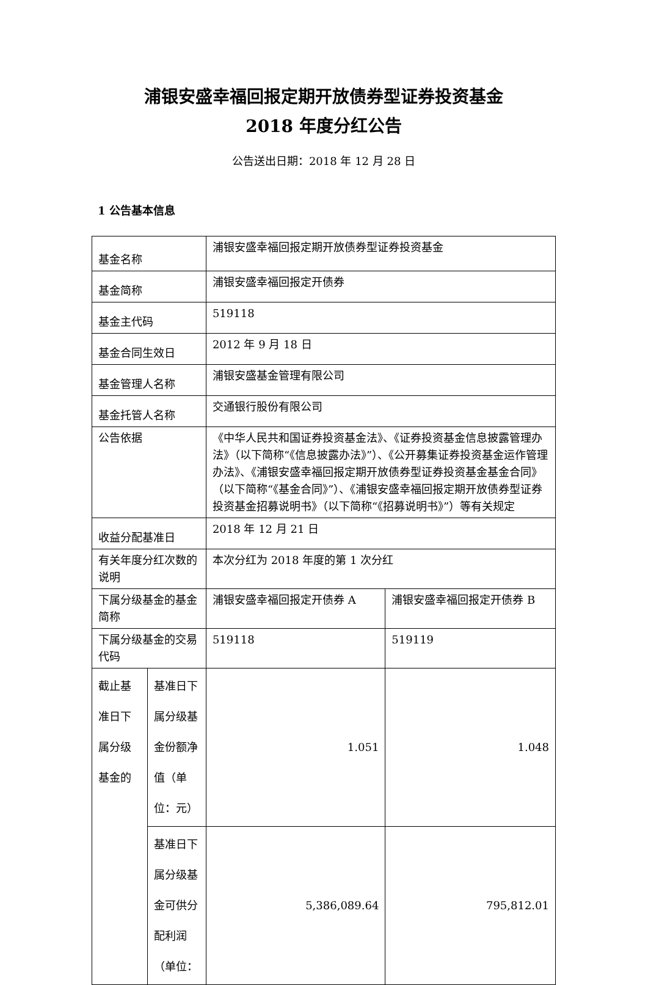浦银安盛幸福回报定期开放债券型证券投资基金
2018 年度分红公告
公告送出日期：2018 年 12 月 28 日
1 公告基本信息
| 基金名称 | | 浦银安盛幸福回报定期开放债券型证券投资基金 | |
| 基金简称 | | 浦银安盛幸福回报定开债券 | |
| 基金主代码 | | 519118 | |
| 基金合同生效日 | | 2012 年 9 月 18 日 | |
| 基金管理人名称 | | 浦银安盛基金管理有限公司 | |
| 基金托管人名称 | | 交通银行股份有限公司 | |
| 公告依据 | | 《中华人民共和国证券投资基金法》、《证券投资基金信息披露管理办法》（以下简称“《信息披露办法》”）、《公开募集证券投资基金运作管理办法》、《浦银安盛幸福回报定期开放债券型证券投资基金基金合同》（以下简称“《基金合同》”）、《浦银安盛幸福回报定期开放债券型证券投资基金招募说明书》（以下简称“《招募说明书》”）等有关规定 | |
| 收益分配基准日 | | 2018 年 12 月 21 日 | |
| 有关年度分红次数的说明 | | 本次分红为 2018 年度的第 1 次分红 | |
| 下属分级基金的基金简称 | | 浦银安盛幸福回报定开债券 A | 浦银安盛幸福回报定开债券 B |
| 下属分级基金的交易代码 | | 519118 | 519119 |
| 截止基准日下属分级基金的 | 基准日下属分级基金份额净值（单位：元） | 1.051 | 1.048 |
| | 基准日下属分级基金可供分配利润（单位： | 5,386,089.64 | 795,812.01 |